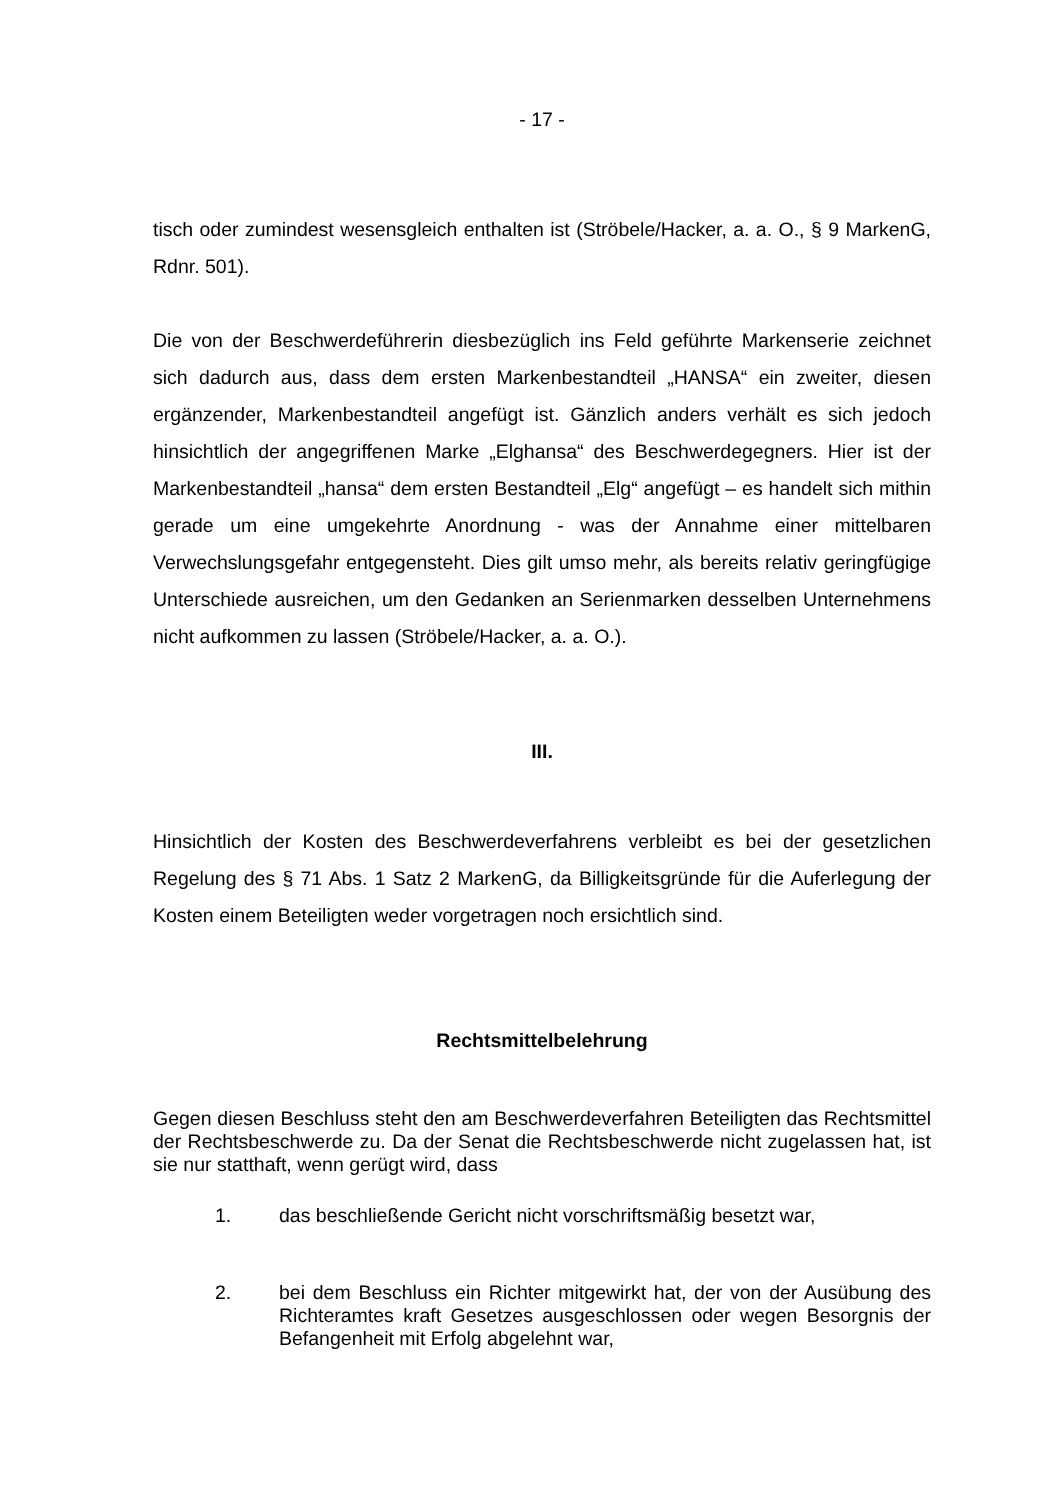- 17 -
tisch oder zumindest wesensgleich enthalten ist (Ströbele/Hacker, a. a. O., § 9 MarkenG, Rdnr. 501).
Die von der Beschwerdeführerin diesbezüglich ins Feld geführte Markenserie zeichnet sich dadurch aus, dass dem ersten Markenbestandteil „HANSA“ ein zweiter, diesen ergänzender, Markenbestandteil angefügt ist. Gänzlich anders verhält es sich jedoch hinsichtlich der angegriffenen Marke „Elghansa“ des Beschwerdegegners. Hier ist der Markenbestandteil „hansa“ dem ersten Bestandteil „Elg“ angefügt – es handelt sich mithin gerade um eine umgekehrte Anordnung - was der Annahme einer mittelbaren Verwechslungsgefahr entgegensteht. Dies gilt umso mehr, als bereits relativ geringfügige Unterschiede ausreichen, um den Gedanken an Serienmarken desselben Unternehmens nicht aufkommen zu lassen (Ströbele/Hacker, a. a. O.).
III.
Hinsichtlich der Kosten des Beschwerdeverfahrens verbleibt es bei der gesetzlichen Regelung des § 71 Abs. 1 Satz 2 MarkenG, da Billigkeitsgründe für die Auferlegung der Kosten einem Beteiligten weder vorgetragen noch ersichtlich sind.
Rechtsmittelbelehrung
Gegen diesen Beschluss steht den am Beschwerdeverfahren Beteiligten das Rechtsmittel der Rechtsbeschwerde zu. Da der Senat die Rechtsbeschwerde nicht zugelassen hat, ist sie nur statthaft, wenn gerügt wird, dass
1. das beschließende Gericht nicht vorschriftsmäßig besetzt war,
2. bei dem Beschluss ein Richter mitgewirkt hat, der von der Ausübung des Richteramtes kraft Gesetzes ausgeschlossen oder wegen Besorgnis der Befangenheit mit Erfolg abgelehnt war,